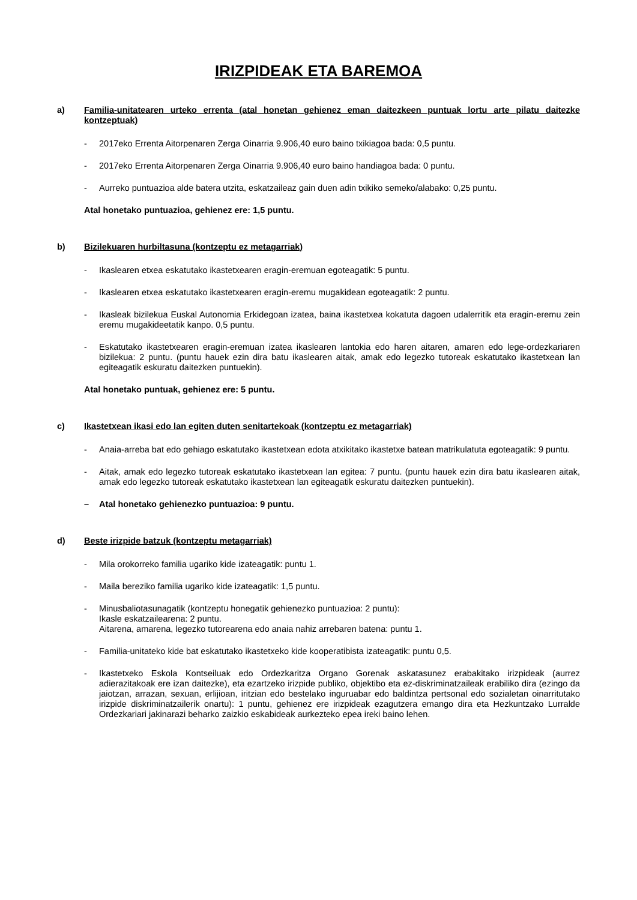IRIZPIDEAK ETA BAREMOA
a) Familia-unitatearen urteko errenta (atal honetan gehienez eman daitezkeen puntuak lortu arte pilatu daitezke kontzeptuak)
- 2017eko Errenta Aitorpenaren Zerga Oinarria 9.906,40 euro baino txikiagoa bada: 0,5 puntu.
- 2017eko Errenta Aitorpenaren Zerga Oinarria 9.906,40 euro baino handiagoa bada: 0 puntu.
- Aurreko puntuazioa alde batera utzita, eskatzaileaz gain duen adin txikiko semeko/alabako: 0,25 puntu.
Atal honetako puntuazioa, gehienez ere: 1,5 puntu.
b) Bizilekuaren hurbiltasuna (kontzeptu ez metagarriak)
- Ikaslearen etxea eskatutako ikastetxearen eragin-eremuan egoteagatik: 5 puntu.
- Ikaslearen etxea eskatutako ikastetxearen eragin-eremu mugakidean egoteagatik: 2 puntu.
- Ikasleak bizilekua Euskal Autonomia Erkidegoan izatea, baina ikastetxea kokatuta dagoen udalerritik eta eragin-eremu zein eremu mugakideetatik kanpo. 0,5 puntu.
- Eskatutako ikastetxearen eragin-eremuan izatea ikaslearen lantokia edo haren aitaren, amaren edo lege-ordezkariaren bizilekua: 2 puntu. (puntu hauek ezin dira batu ikaslearen aitak, amak edo legezko tutoreak eskatutako ikastetxean lan egiteagatik eskuratu daitezken puntuekin).
Atal honetako puntuak, gehienez ere: 5 puntu.
c) Ikastetxean ikasi edo lan egiten duten senitartekoak (kontzeptu ez metagarriak)
- Anaia-arreba bat edo gehiago eskatutako ikastetxean edota atxikitako ikastetxe batean matrikulatuta egoteagatik: 9 puntu.
- Aitak, amak edo legezko tutoreak eskatutako ikastetxean lan egitea: 7 puntu. (puntu hauek ezin dira batu ikaslearen aitak, amak edo legezko tutoreak eskatutako ikastetxean lan egiteagatik eskuratu daitezken puntuekin).
– Atal honetako gehienezko puntuazioa: 9 puntu.
d) Beste irizpide batzuk (kontzeptu metagarriak)
- Mila orokorreko familia ugariko kide izateagatik: puntu 1.
- Maila bereziko familia ugariko kide izateagatik: 1,5 puntu.
- Minusbaliotasunagatik (kontzeptu honegatik gehienezko puntuazioa: 2 puntu):
Ikasle eskatzailearena: 2 puntu.
Aitarena, amarena, legezko tutorearena edo anaia nahiz arrebaren batena: puntu 1.
- Familia-unitateko kide bat eskatutako ikastetxeko kide kooperatibista izateagatik: puntu 0,5.
- Ikastetxeko Eskola Kontseiluak edo Ordezkaritza Organo Gorenak askatasunez erabakitako irizpideak (aurrez adierazitakoak ere izan daitezke), eta ezartzeko irizpide publiko, objektibo eta ez-diskriminatzaileak erabiliko dira (ezingo da jaiotzan, arrazan, sexuan, erlijioan, iritzian edo bestelako inguruabar edo baldintza pertsonal edo sozialetan oinarritutako irizpide diskriminatzailerik onartu): 1 puntu, gehienez ere irizpideak ezagutzera emango dira eta Hezkuntzako Lurralde Ordezkariari jakinarazi beharko zaizkio eskabideak aurkezteko epea ireki baino lehen.